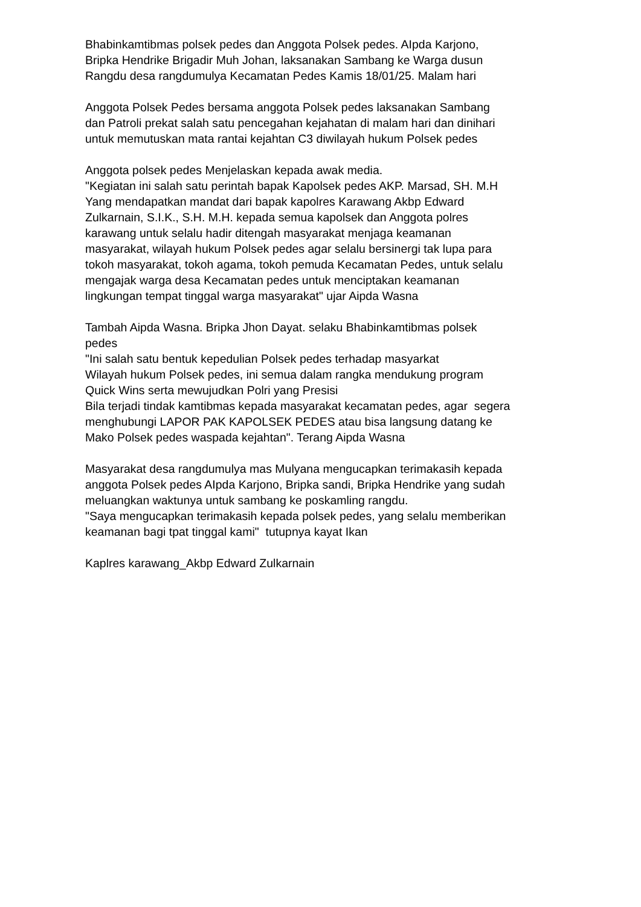Bhabinkamtibmas polsek pedes dan Anggota Polsek pedes. AIpda Karjono,
Bripka Hendrike Brigadir Muh Johan, laksanakan Sambang ke Warga dusun
Rangdu desa rangdumulya Kecamatan Pedes Kamis 18/01/25. Malam hari
Anggota Polsek Pedes bersama anggota Polsek pedes laksanakan Sambang
dan Patroli prekat salah satu pencegahan kejahatan di malam hari dan dinihari
untuk memutuskan mata rantai kejahtan C3 diwilayah hukum Polsek pedes
Anggota polsek pedes Menjelaskan kepada awak media.
"Kegiatan ini salah satu perintah bapak Kapolsek pedes AKP. Marsad, SH. M.H
Yang mendapatkan mandat dari bapak kapolres Karawang Akbp Edward
Zulkarnain, S.I.K., S.H. M.H. kepada semua kapolsek dan Anggota polres
karawang untuk selalu hadir ditengah masyarakat menjaga keamanan
masyarakat, wilayah hukum Polsek pedes agar selalu bersinergi tak lupa para
tokoh masyarakat, tokoh agama, tokoh pemuda Kecamatan Pedes, untuk selalu
mengajak warga desa Kecamatan pedes untuk menciptakan keamanan
lingkungan tempat tinggal warga masyarakat" ujar Aipda Wasna
Tambah Aipda Wasna. Bripka Jhon Dayat. selaku Bhabinkamtibmas polsek
pedes
"Ini salah satu bentuk kepedulian Polsek pedes terhadap masyarkat
Wilayah hukum Polsek pedes, ini semua dalam rangka mendukung program
Quick Wins serta mewujudkan Polri yang Presisi
Bila terjadi tindak kamtibmas kepada masyarakat kecamatan pedes, agar segera
menghubungi LAPOR PAK KAPOLSEK PEDES atau bisa langsung datang ke
Mako Polsek pedes waspada kejahtan". Terang Aipda Wasna
Masyarakat desa rangdumulya mas Mulyana mengucapkan terimakasih kepada
anggota Polsek pedes AIpda Karjono, Bripka sandi, Bripka Hendrike yang sudah
meluangkan waktunya untuk sambang ke poskamling rangdu.
"Saya mengucapkan terimakasih kepada polsek pedes, yang selalu memberikan
keamanan bagi tpat tinggal kami" tutupnya kayat Ikan
Kaplres karawang_Akbp Edward Zulkarnain